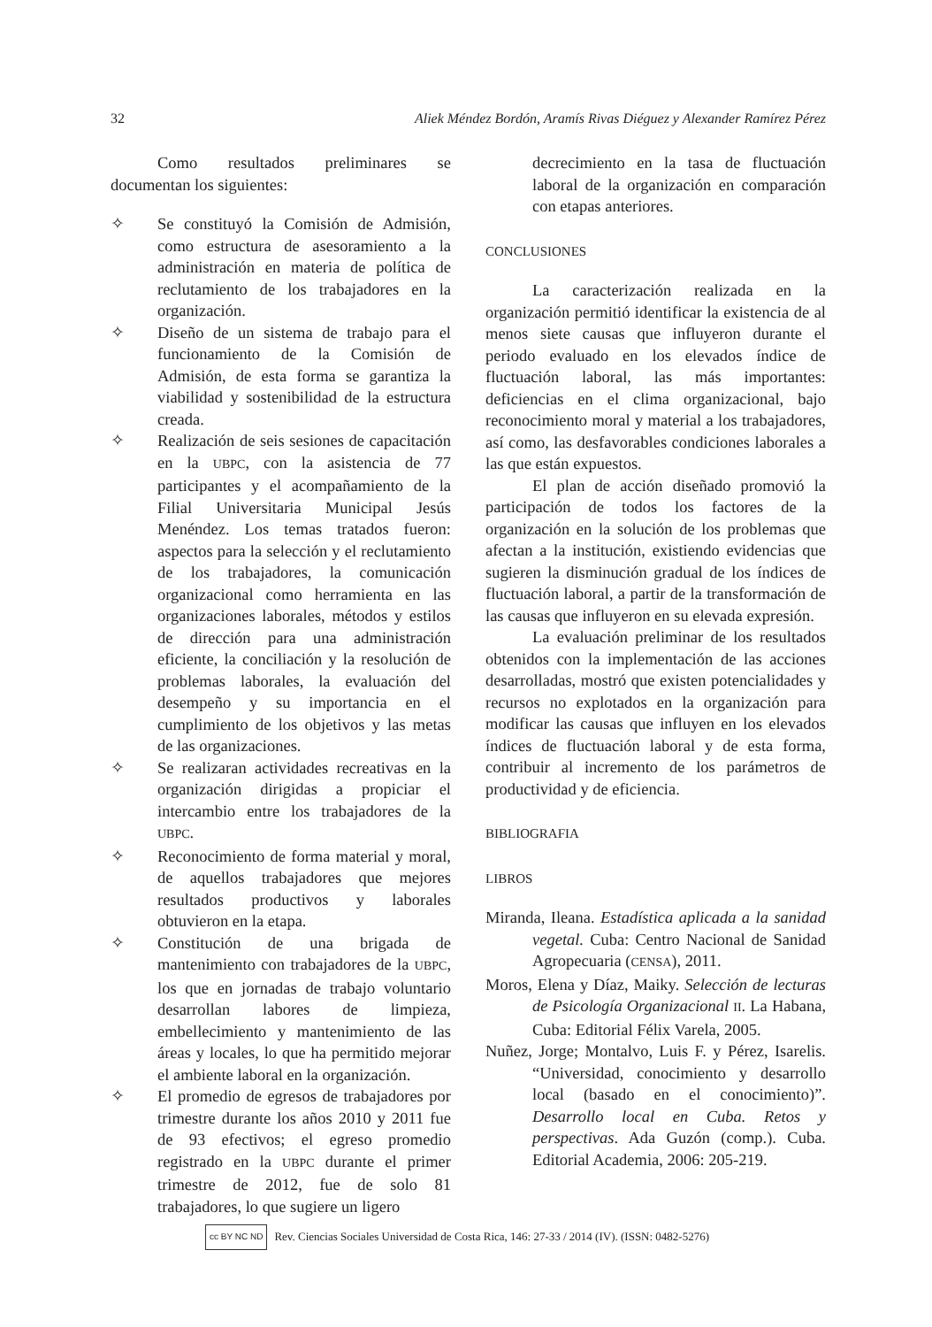32 Aliek Méndez Bordón, Aramís Rivas Diéguez y Alexander Ramírez Pérez
Como resultados preliminares se documentan los siguientes:
✧ Se constituyó la Comisión de Admisión, como estructura de asesoramiento a la administración en materia de política de reclutamiento de los trabajadores en la organización.
✧ Diseño de un sistema de trabajo para el funcionamiento de la Comisión de Admisión, de esta forma se garantiza la viabilidad y sostenibilidad de la estructura creada.
✧ Realización de seis sesiones de capacitación en la UBPC, con la asistencia de 77 participantes y el acompañamiento de la Filial Universitaria Municipal Jesús Menéndez. Los temas tratados fueron: aspectos para la selección y el reclutamiento de los trabajadores, la comunicación organizacional como herramienta en las organizaciones laborales, métodos y estilos de dirección para una administración eficiente, la conciliación y la resolución de problemas laborales, la evaluación del desempeño y su importancia en el cumplimiento de los objetivos y las metas de las organizaciones.
✧ Se realizaran actividades recreativas en la organización dirigidas a propiciar el intercambio entre los trabajadores de la UBPC.
✧ Reconocimiento de forma material y moral, de aquellos trabajadores que mejores resultados productivos y laborales obtuvieron en la etapa.
✧ Constitución de una brigada de mantenimiento con trabajadores de la UBPC, los que en jornadas de trabajo voluntario desarrollan labores de limpieza, embellecimiento y mantenimiento de las áreas y locales, lo que ha permitido mejorar el ambiente laboral en la organización.
✧ El promedio de egresos de trabajadores por trimestre durante los años 2010 y 2011 fue de 93 efectivos; el egreso promedio registrado en la UBPC durante el primer trimestre de 2012, fue de solo 81 trabajadores, lo que sugiere un ligero
decrecimiento en la tasa de fluctuación laboral de la organización en comparación con etapas anteriores.
CONCLUSIONES
La caracterización realizada en la organización permitió identificar la existencia de al menos siete causas que influyeron durante el periodo evaluado en los elevados índice de fluctuación laboral, las más importantes: deficiencias en el clima organizacional, bajo reconocimiento moral y material a los trabajadores, así como, las desfavorables condiciones laborales a las que están expuestos.
El plan de acción diseñado promovió la participación de todos los factores de la organización en la solución de los problemas que afectan a la institución, existiendo evidencias que sugieren la disminución gradual de los índices de fluctuación laboral, a partir de la transformación de las causas que influyeron en su elevada expresión.
La evaluación preliminar de los resultados obtenidos con la implementación de las acciones desarrolladas, mostró que existen potencialidades y recursos no explotados en la organización para modificar las causas que influyen en los elevados índices de fluctuación laboral y de esta forma, contribuir al incremento de los parámetros de productividad y de eficiencia.
BIBLIOGRAFIA
LIBROS
Miranda, Ileana. Estadística aplicada a la sanidad vegetal. Cuba: Centro Nacional de Sanidad Agropecuaria (CENSA), 2011.
Moros, Elena y Díaz, Maiky. Selección de lecturas de Psicología Organizacional II. La Habana, Cuba: Editorial Félix Varela, 2005.
Nuñez, Jorge; Montalvo, Luis F. y Pérez, Isarelis. “Universidad, conocimiento y desarrollo local (basado en el conocimiento)”. Desarrollo local en Cuba. Retos y perspectivas. Ada Guzón (comp.). Cuba. Editorial Academia, 2006: 205-219.
cc BY NC ND Rev. Ciencias Sociales Universidad de Costa Rica, 146: 27-33 / 2014 (IV). (ISSN: 0482-5276)